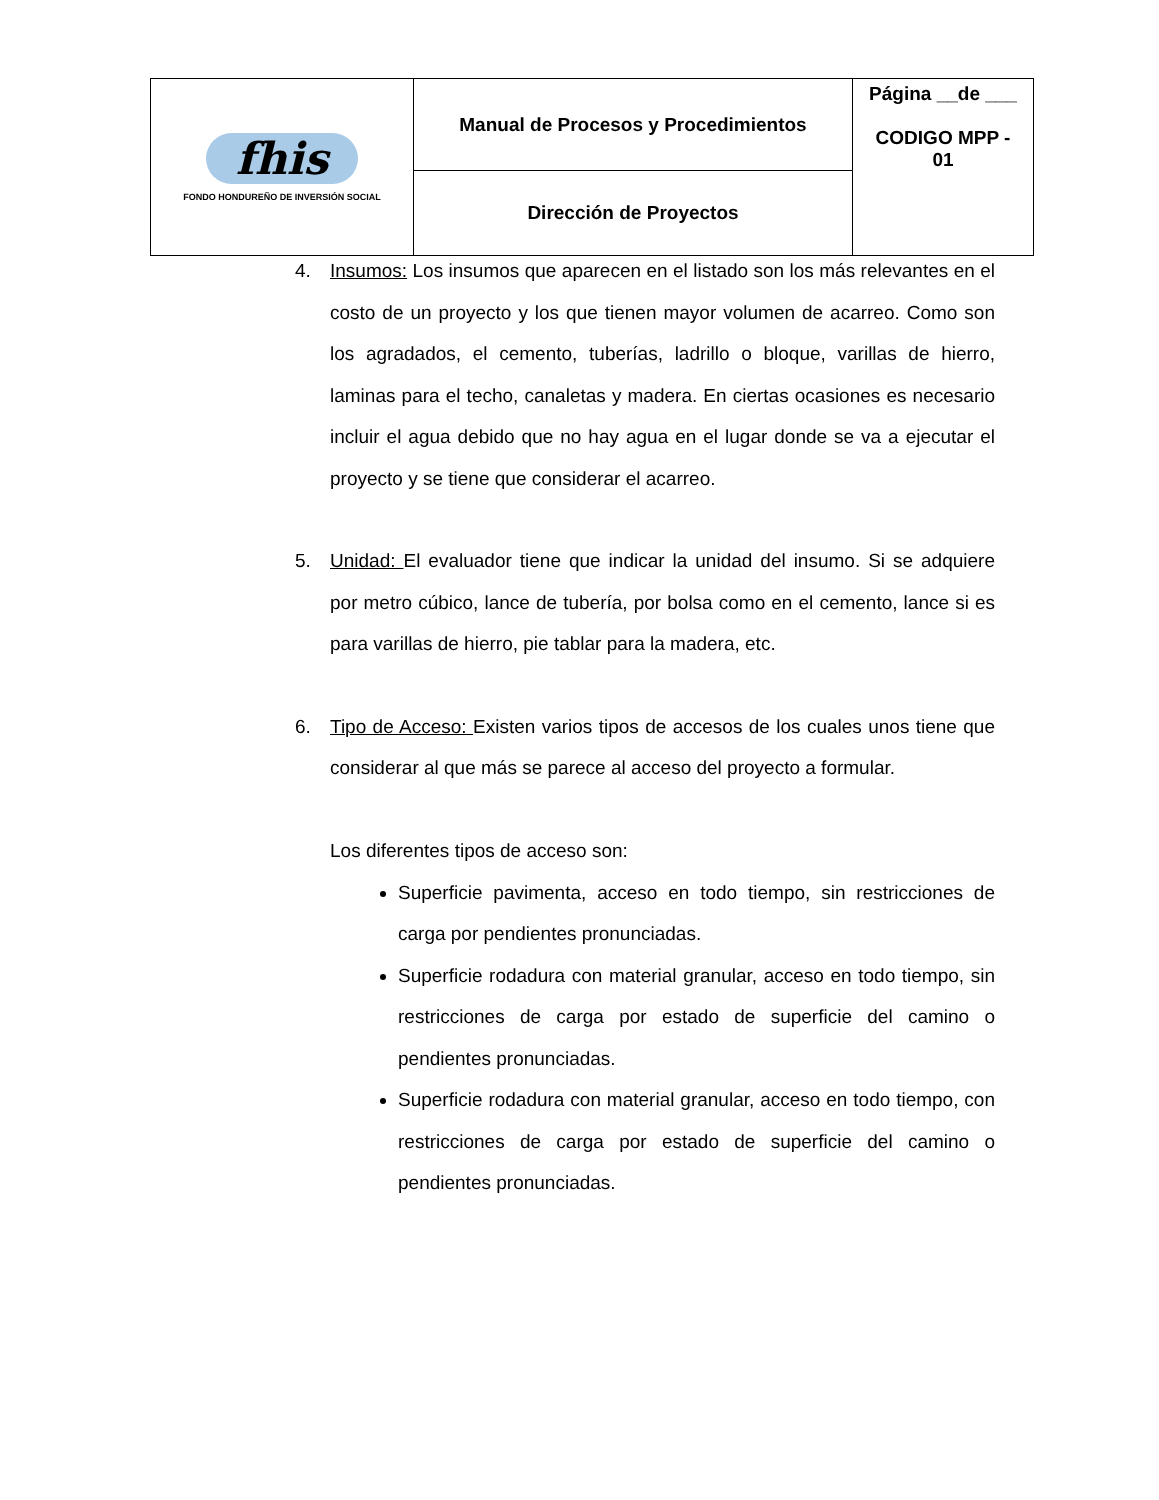| fhis FONDO HONDUREÑO DE INVERSIÓN SOCIAL | Manual de Procesos y Procedimientos | Página __de ___ CODIGO MPP - 01 |
| | Dirección de Proyectos | |
4. Insumos: Los insumos que aparecen en el listado son los más relevantes en el costo de un proyecto y los que tienen mayor volumen de acarreo. Como son los agradados, el cemento, tuberías, ladrillo o bloque, varillas de hierro, laminas para el techo, canaletas y madera. En ciertas ocasiones es necesario incluir el agua debido que no hay agua en el lugar donde se va a ejecutar el proyecto y se tiene que considerar el acarreo.
5. Unidad: El evaluador tiene que indicar la unidad del insumo. Si se adquiere por metro cúbico, lance de tubería, por bolsa como en el cemento, lance si es para varillas de hierro, pie tablar para la madera, etc.
6. Tipo de Acceso: Existen varios tipos de accesos de los cuales unos tiene que considerar al que más se parece al acceso del proyecto a formular.
Los diferentes tipos de acceso son:
Superficie pavimenta, acceso en todo tiempo, sin restricciones de carga por pendientes pronunciadas.
Superficie rodadura con material granular, acceso en todo tiempo, sin restricciones de carga por estado de superficie del camino o pendientes pronunciadas.
Superficie rodadura con material granular, acceso en todo tiempo, con restricciones de carga por estado de superficie del camino o pendientes pronunciadas.